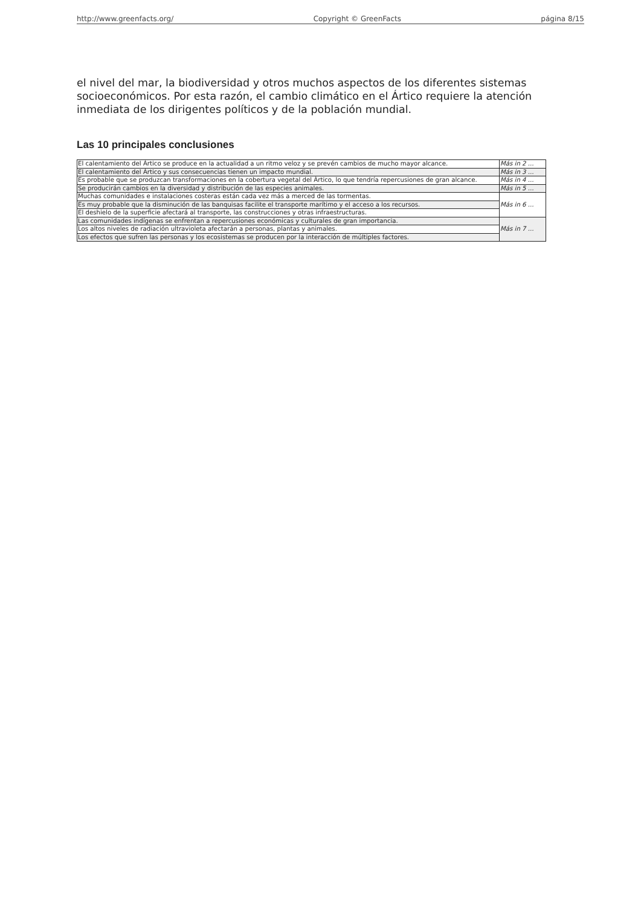http://www.greenfacts.org/ Copyright © GreenFacts página 8/15
el nivel del mar, la biodiversidad y otros muchos aspectos de los diferentes sistemas socioeconómicos. Por esta razón, el cambio climático en el Ártico requiere la atención inmediata de los dirigentes políticos y de la población mundial.
Las 10 principales conclusiones
| El calentamiento del Ártico se produce en la actualidad a un ritmo veloz y se prevén cambios de mucho mayor alcance. | Más in 2 ... |
| El calentamiento del Ártico y sus consecuencias tienen un impacto mundial. | Más in 3 ... |
| Es probable que se produzcan transformaciones en la cobertura vegetal del Ártico, lo que tendría repercusiones de gran alcance. | Más in 4 ... |
| Se producirán cambios en la diversidad y distribución de las especies animales. | Más in 5 ... |
| Muchas comunidades e instalaciones costeras están cada vez más a merced de las tormentas. | Más in 6 ... |
| Es muy probable que la disminución de las banquisas facilite el transporte marítimo y el acceso a los recursos. | |
| El deshielo de la superficie afectará al transporte, las construcciones y otras infraestructuras. | |
| Las comunidades indígenas se enfrentan a repercusiones económicas y culturales de gran importancia. | Más in 7 ... |
| Los altos niveles de radiación ultravioleta afectarán a personas, plantas y animales. | |
| Los efectos que sufren las personas y los ecosistemas se producen por la interacción de múltiples factores. | |